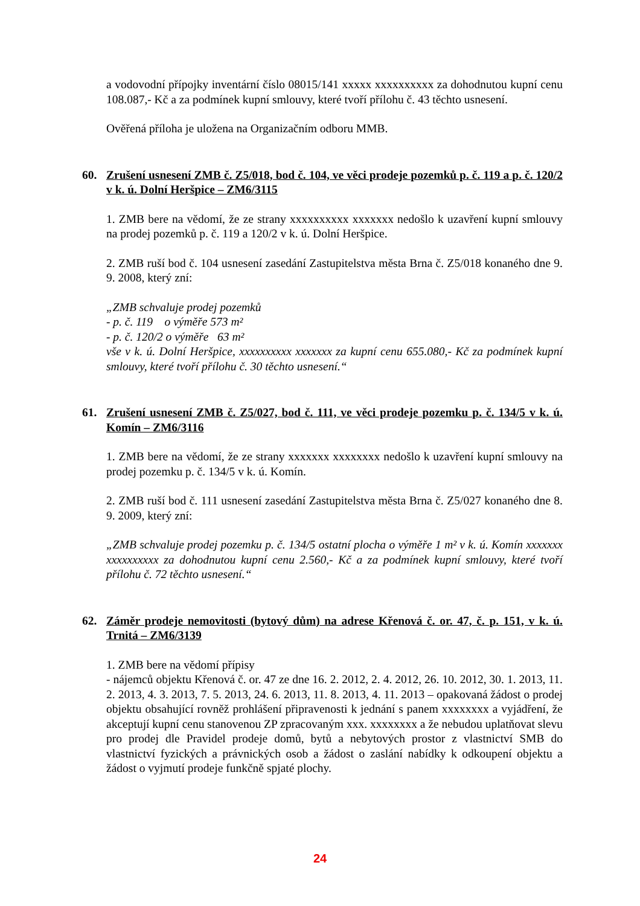a vodovodní přípojky inventární číslo 08015/141 xxxxx xxxxxxxxxx za dohodnutou kupní cenu 108.087,- Kč a za podmínek kupní smlouvy, které tvoří přílohu č. 43 těchto usnesení.
Ověřená příloha je uložena na Organizačním odboru MMB.
60. Zrušení usnesení ZMB č. Z5/018, bod č. 104, ve věci prodeje pozemků p. č. 119 a p. č. 120/2 v k. ú. Dolní Heršpice – ZM6/3115
1. ZMB bere na vědomí, že ze strany xxxxxxxxxx xxxxxxx nedošlo k uzavření kupní smlouvy na prodej pozemků p. č. 119 a 120/2 v k. ú. Dolní Heršpice.
2. ZMB ruší bod č. 104 usnesení zasedání Zastupitelstva města Brna č. Z5/018 konaného dne 9. 9. 2008, který zní:
„ZMB schvaluje prodej pozemků
- p. č. 119 o výměře 573 m²
- p. č. 120/2 o výměře 63 m²
vše v k. ú. Dolní Heršpice, xxxxxxxxxx xxxxxxx za kupní cenu 655.080,- Kč za podmínek kupní smlouvy, které tvoří přílohu č. 30 těchto usnesení.“
61. Zrušení usnesení ZMB č. Z5/027, bod č. 111, ve věci prodeje pozemku p. č. 134/5 v k. ú. Komín – ZM6/3116
1. ZMB bere na vědomí, že ze strany xxxxxxx xxxxxxxx nedošlo k uzavření kupní smlouvy na prodej pozemku p. č. 134/5 v k. ú. Komín.
2. ZMB ruší bod č. 111 usnesení zasedání Zastupitelstva města Brna č. Z5/027 konaného dne 8. 9. 2009, který zní:
„ZMB schvaluje prodej pozemku p. č. 134/5 ostatní plocha o výměře 1 m² v k. ú. Komín xxxxxxx xxxxxxxxxx za dohodnutou kupní cenu 2.560,- Kč a za podmínek kupní smlouvy, které tvoří přílohu č. 72 těchto usnesení.“
62. Záměr prodeje nemovitosti (bytový dům) na adrese Křenová č. or. 47, č. p. 151, v k. ú. Trnitá – ZM6/3139
1. ZMB bere na vědomí přípisy
- nájemců objektu Křenová č. or. 47 ze dne 16. 2. 2012, 2. 4. 2012, 26. 10. 2012, 30. 1. 2013, 11. 2. 2013, 4. 3. 2013, 7. 5. 2013, 24. 6. 2013, 11. 8. 2013, 4. 11. 2013 – opakovaná žádost o prodej objektu obsahující rovněž prohlášení připravenosti k jednání s panem xxxxxxxx a vyjádření, že akceptují kupní cenu stanovenou ZP zpracovaným xxx. xxxxxxxx a že nebudou uplatňovat slevu pro prodej dle Pravidel prodeje domů, bytů a nebytových prostor z vlastnictví SMB do vlastnictví fyzických a právnických osob a žádost o zaslání nabídky k odkoupení objektu a žádost o vyjmutí prodeje funkčně spjaté plochy.
24